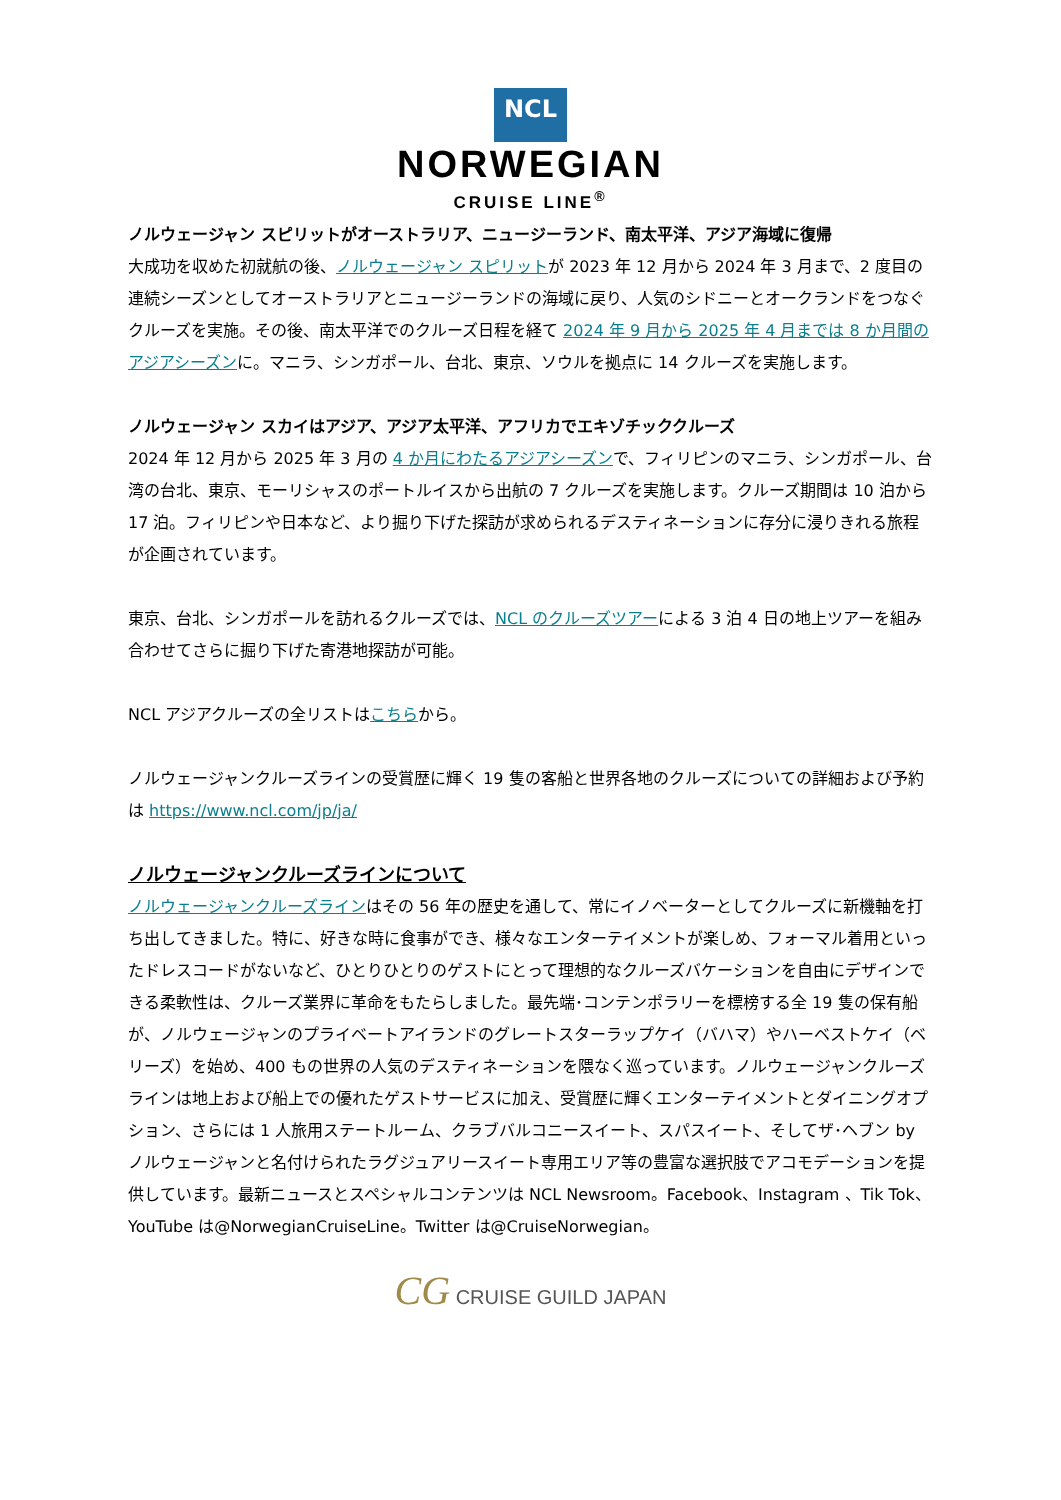NCL
NORWEGIAN
CRUISE LINE<sup>®</sup>
ノルウェージャン スピリットがオーストラリア、ニュージーランド、南太平洋、アジア海域に復帰
大成功を収めた初就航の後、ノルウェージャン スピリットが 2023 年 12 月から 2024 年 3 月まで、2 度目の連続シーズンとしてオーストラリアとニュージーランドの海域に戻り、人気のシドニーとオークランドをつなぐクルーズを実施。その後、南太平洋でのクルーズ日程を経て 2024 年 9 月から 2025 年 4 月までは 8 か月間のアジアシーズンに。マニラ、シンガポール、台北、東京、ソウルを拠点に 14 クルーズを実施します。
ノルウェージャン スカイはアジア、アジア太平洋、アフリカでエキゾチッククルーズ
2024 年 12 月から 2025 年 3 月の 4 か月にわたるアジアシーズンで、フィリピンのマニラ、シンガポール、台湾の台北、東京、モーリシャスのポートルイスから出航の 7 クルーズを実施します。クルーズ期間は 10 泊から 17 泊。フィリピンや日本など、より掘り下げた探訪が求められるデスティネーションに存分に浸りきれる旅程が企画されています。
東京、台北、シンガポールを訪れるクルーズでは、NCL のクルーズツアーによる 3 泊 4 日の地上ツアーを組み合わせてさらに掘り下げた寄港地探訪が可能。
NCL アジアクルーズの全リストはこちらから。
ノルウェージャンクルーズラインの受賞歴に輝く 19 隻の客船と世界各地のクルーズについての詳細および予約は https://www.ncl.com/jp/ja/
ノルウェージャンクルーズラインについて
ノルウェージャンクルーズラインはその 56 年の歴史を通して、常にイノベーターとしてクルーズに新機軸を打ち出してきました。特に、好きな時に食事ができ、様々なエンターテイメントが楽しめ、フォーマル着用といったドレスコードがないなど、ひとりひとりのゲストにとって理想的なクルーズバケーションを自由にデザインできる柔軟性は、クルーズ業界に革命をもたらしました。最先端･コンテンポラリーを標榜する全 19 隻の保有船が、ノルウェージャンのプライベートアイランドのグレートスターラップケイ（バハマ）やハーベストケイ（ベリーズ）を始め、400 もの世界の人気のデスティネーションを隈なく巡っています。ノルウェージャンクルーズラインは地上および船上での優れたゲストサービスに加え、受賞歴に輝くエンターテイメントとダイニングオプション、さらには 1 人旅用ステートルーム、クラブバルコニースイート、スパスイート、そしてザ･ヘブン by ノルウェージャンと名付けられたラグジュアリースイート専用エリア等の豊富な選択肢でアコモデーションを提供しています。最新ニュースとスペシャルコンテンツは NCL Newsroom。Facebook、Instagram 、Tik Tok、YouTube は@NorwegianCruiseLine。Twitter は@CruiseNorwegian。
CG CRUISE GUILD JAPAN